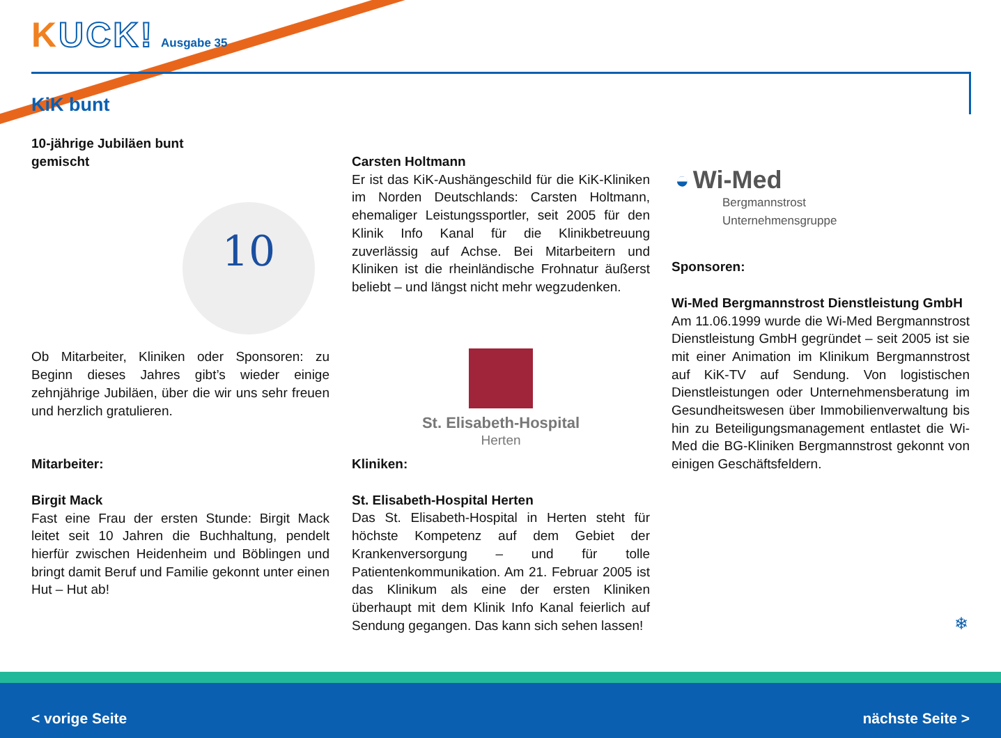KUCK! Ausgabe 35
KiK bunt
10
10-jährige Jubiläen bunt
gemischt
Ob Mitarbeiter, Kliniken oder Sponsoren: zu Beginn dieses Jahres gibt’s wieder einige zehnjährige Jubiläen, über die wir uns sehr freuen und herzlich gratulieren.
Mitarbeiter:
Birgit Mack
Fast eine Frau der ersten Stunde: Birgit Mack leitet seit 10 Jahren die Buchhaltung, pendelt hierfür zwischen Heidenheim und Böblingen und bringt damit Beruf und Familie gekonnt unter einen Hut – Hut ab!
Carsten Holtmann
Er ist das KiK-Aushängeschild für die KiK-Kliniken im Norden Deutschlands: Carsten Holtmann, ehemaliger Leistungssportler, seit 2005 für den Klinik Info Kanal für die Klinikbetreuung zuverlässig auf Achse. Bei Mitarbeitern und Kliniken ist die rheinländische Frohnatur äußerst beliebt – und längst nicht mehr wegzudenken.
St. Elisabeth-Hospital
Herten
Kliniken:
St. Elisabeth-Hospital Herten
Das St. Elisabeth-Hospital in Herten steht für höchste Kompetenz auf dem Gebiet der Krankenversorgung – und für tolle Patientenkommunikation. Am 21. Februar 2005 ist das Klinikum als eine der ersten Kliniken überhaupt mit dem Klinik Info Kanal feierlich auf Sendung gegangen. Das kann sich sehen lassen!
◒ Wi-Med
Bergmannstrost
Unternehmensgruppe
Sponsoren:
Wi-Med Bergmannstrost Dienstleistung GmbH
Am 11.06.1999 wurde die Wi-Med Bergmannstrost Dienstleistung GmbH gegründet – seit 2005 ist sie mit einer Animation im Klinikum Bergmannstrost auf KiK-TV auf Sendung. Von logistischen Dienstleistungen oder Unternehmensberatung im Gesundheitswesen über Immobilienverwaltung bis hin zu Beteiligungsmanagement entlastet die Wi-Med die BG-Kliniken Bergmannstrost gekonnt von einigen Geschäftsfeldern.
❄
< vorige Seite nächste Seite >